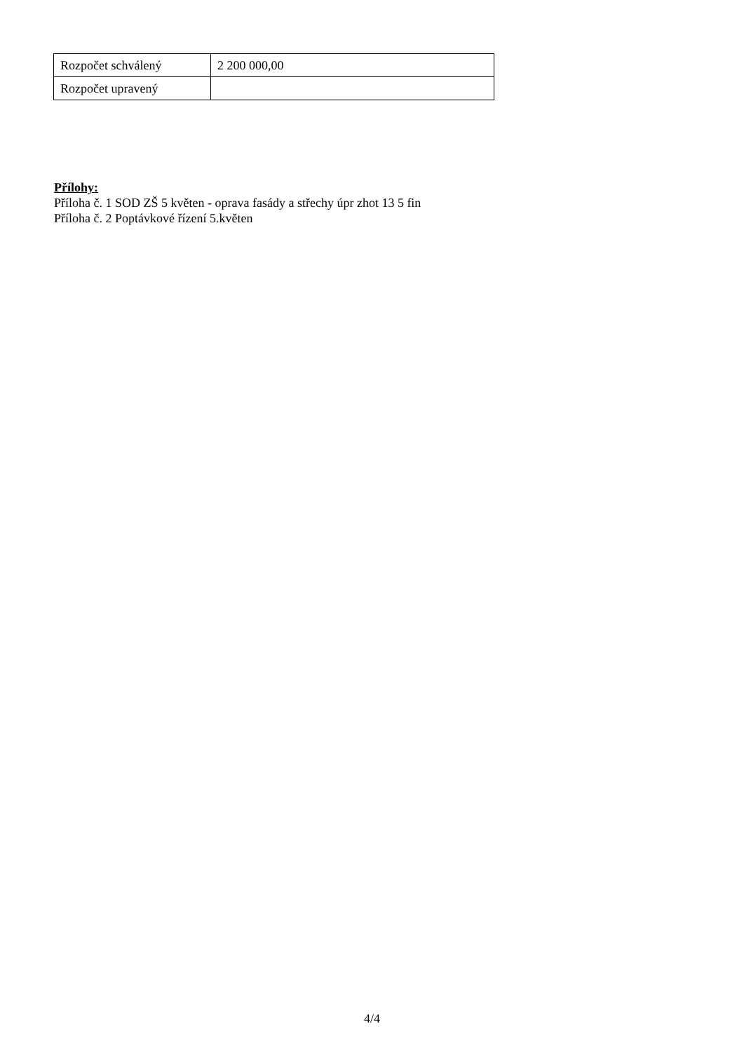| Rozpočet schválený | 2 200 000,00 |
| Rozpočet upravený | |
Přílohy:
Příloha č. 1 SOD ZŠ 5 květen - oprava fasády a střechy úpr zhot 13 5 fin
Příloha č. 2 Poptávkové řízení 5.květen
4/4